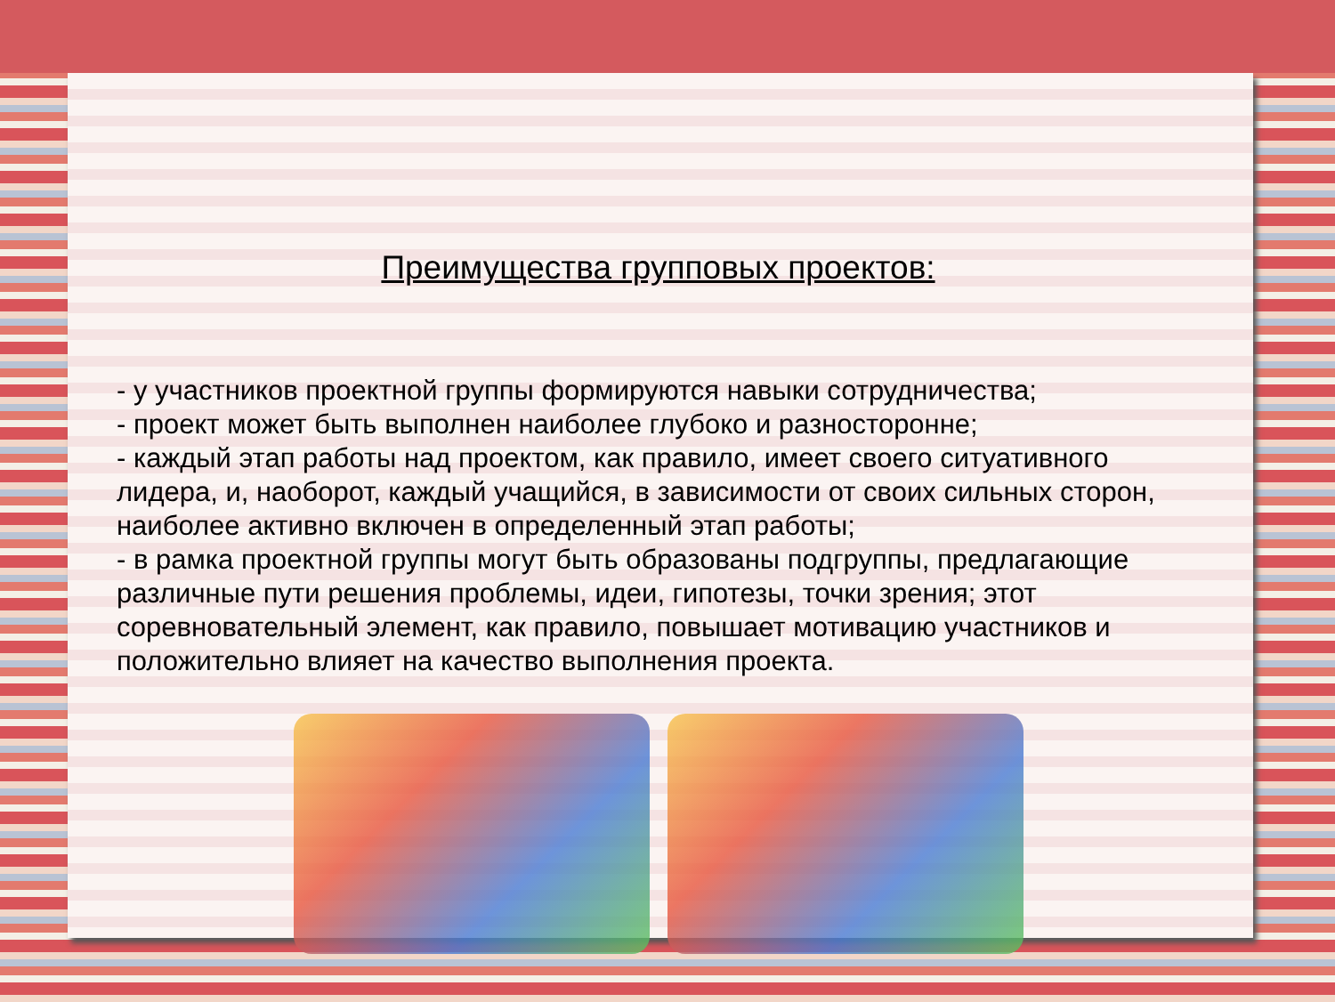Преимущества групповых проектов:
- у участников проектной группы формируются навыки сотрудничества;
- проект может быть выполнен наиболее глубоко и разносторонне;
- каждый этап работы над проектом, как правило, имеет своего ситуативного лидера, и, наоборот, каждый учащийся, в зависимости от своих сильных сторон, наиболее активно включен в определенный этап работы;
- в рамка проектной группы могут быть образованы подгруппы, предлагающие различные пути решения проблемы, идеи, гипотезы, точки зрения; этот соревновательный элемент, как правило, повышает мотивацию участников и положительно влияет на качество выполнения проекта.